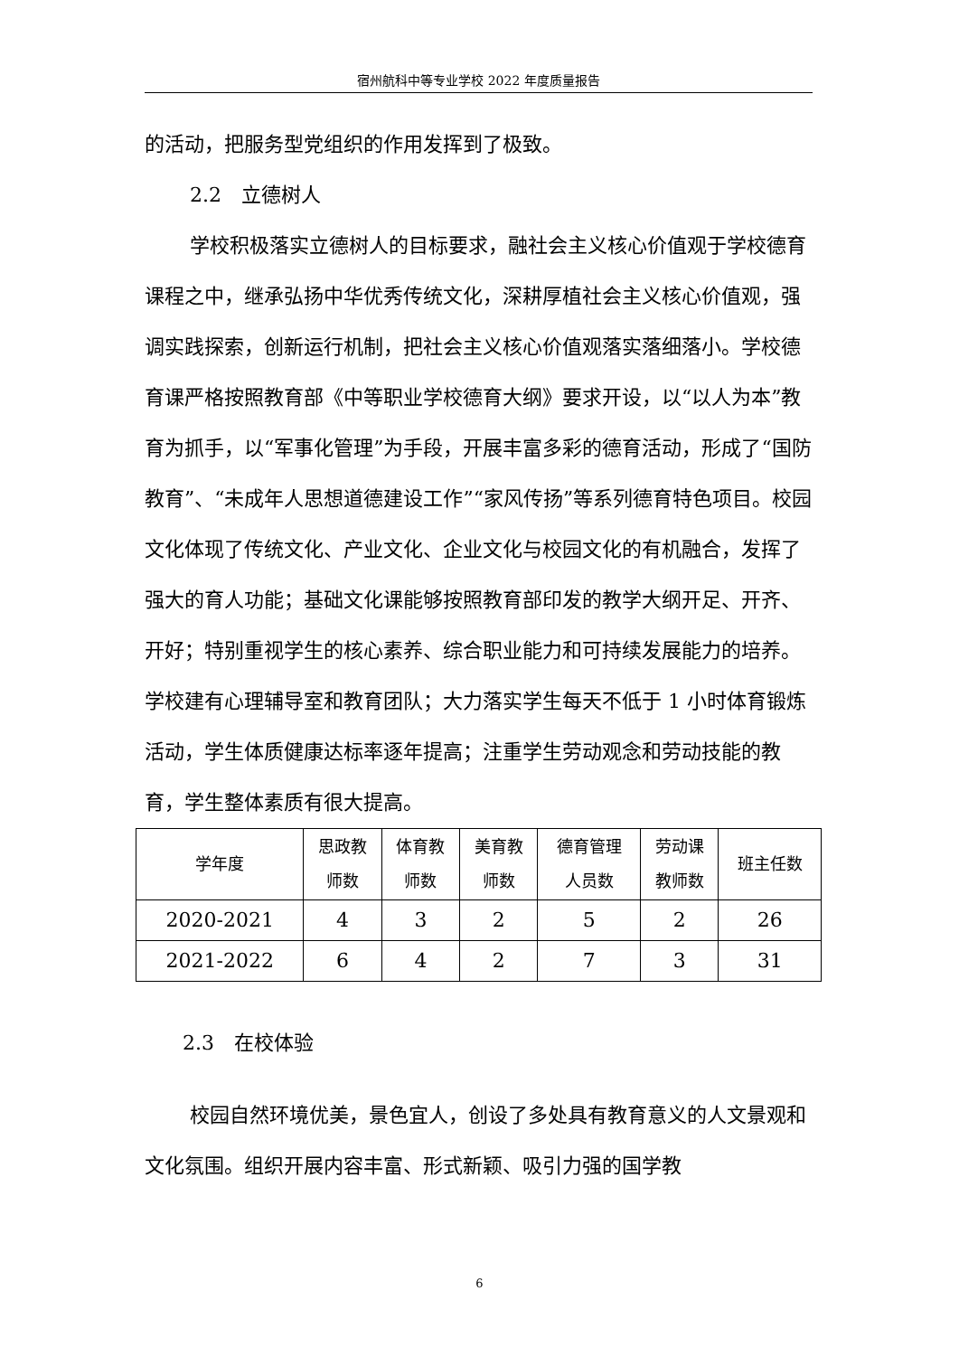宿州航科中等专业学校 2022 年度质量报告
的活动，把服务型党组织的作用发挥到了极致。
2.2　立德树人
学校积极落实立德树人的目标要求，融社会主义核心价值观于学校德育课程之中，继承弘扬中华优秀传统文化，深耕厚植社会主义核心价值观，强调实践探索，创新运行机制，把社会主义核心价值观落实落细落小。学校德育课严格按照教育部《中等职业学校德育大纲》要求开设，以“以人为本”教育为抓手，以“军事化管理”为手段，开展丰富多彩的德育活动，形成了“国防教育”、“未成年人思想道德建设工作”“家风传扬”等系列德育特色项目。校园文化体现了传统文化、产业文化、企业文化与校园文化的有机融合，发挥了强大的育人功能；基础文化课能够按照教育部印发的教学大纲开足、开齐、开好；特别重视学生的核心素养、综合职业能力和可持续发展能力的培养。学校建有心理辅导室和教育团队；大力落实学生每天不低于 1 小时体育锻炼活动，学生体质健康达标率逐年提高；注重学生劳动观念和劳动技能的教育，学生整体素质有很大提高。
| 学年度 | 思政教 师数 | 体育教 师数 | 美育教 师数 | 德育管理 人员数 | 劳动课 教师数 | 班主任数 |
| 2020-2021 | 4 | 3 | 2 | 5 | 2 | 26 |
| 2021-2022 | 6 | 4 | 2 | 7 | 3 | 31 |
2.3　在校体验
校园自然环境优美，景色宜人，创设了多处具有教育意义的人文景观和文化氛围。组织开展内容丰富、形式新颖、吸引力强的国学教
6